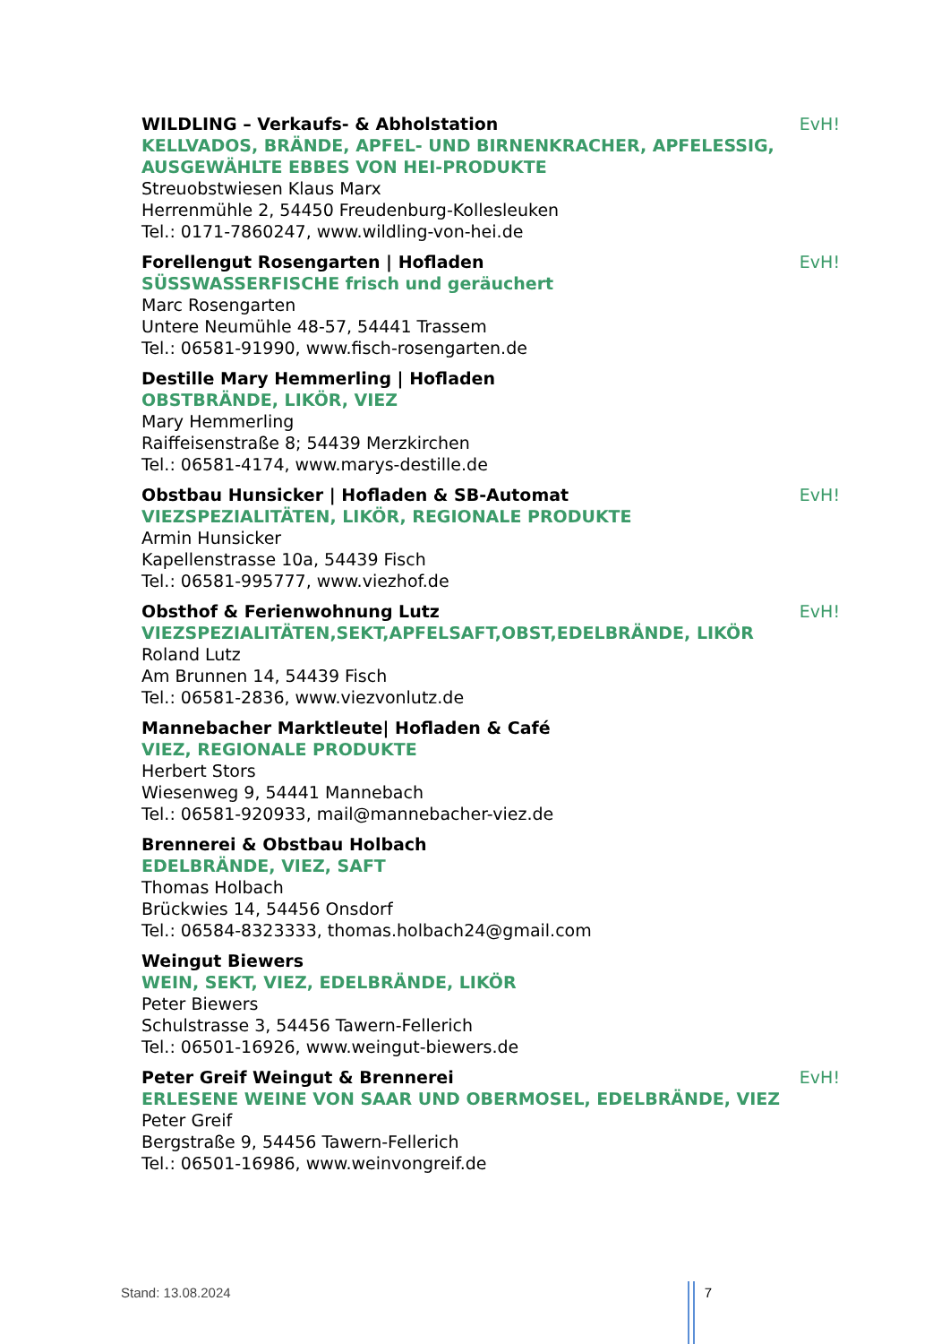WILDLING – Verkaufs- & Abholstation EvH!
KELLVADOS, BRÄNDE, APFEL- UND BIRNENKRACHER, APFELESSIG, AUSGEWÄHLTE EBBES VON HEI-PRODUKTE
Streuobstwiesen Klaus Marx
Herrenmühle 2, 54450 Freudenburg-Kollesleuken
Tel.: 0171-7860247, www.wildling-von-hei.de
Forellengut Rosengarten | Hofladen EvH!
SÜSSWASSERFISCHE frisch und geräuchert
Marc Rosengarten
Untere Neumühle 48-57, 54441 Trassem
Tel.: 06581-91990, www.fisch-rosengarten.de
Destille Mary Hemmerling | Hofladen
OBSTBRÄNDE, LIKÖR, VIEZ
Mary Hemmerling
Raiffeisenstraße 8; 54439 Merzkirchen
Tel.: 06581-4174, www.marys-destille.de
Obstbau Hunsicker | Hofladen & SB-Automat EvH!
VIEZSPEZIALITÄTEN, LIKÖR, REGIONALE PRODUKTE
Armin Hunsicker
Kapellenstrasse 10a, 54439 Fisch
Tel.: 06581-995777, www.viezhof.de
Obsthof & Ferienwohnung Lutz EvH!
VIEZSPEZIALITÄTEN,SEKT,APFELSAFT,OBST,EDELBRÄNDE, LIKÖR
Roland Lutz
Am Brunnen 14, 54439 Fisch
Tel.: 06581-2836, www.viezvonlutz.de
Mannebacher Marktleute| Hofladen & Café
VIEZ, REGIONALE PRODUKTE
Herbert Stors
Wiesenweg 9, 54441 Mannebach
Tel.: 06581-920933, mail@mannebacher-viez.de
Brennerei & Obstbau Holbach
EDELBRÄNDE, VIEZ, SAFT
Thomas Holbach
Brückwies 14, 54456 Onsdorf
Tel.: 06584-8323333, thomas.holbach24@gmail.com
Weingut Biewers
WEIN, SEKT, VIEZ, EDELBRÄNDE, LIKÖR
Peter Biewers
Schulstrasse 3, 54456 Tawern-Fellerich
Tel.: 06501-16926, www.weingut-biewers.de
Peter Greif Weingut & Brennerei EvH!
ERLESENE WEINE VON SAAR UND OBERMOSEL, EDELBRÄNDE, VIEZ
Peter Greif
Bergstraße 9, 54456 Tawern-Fellerich
Tel.: 06501-16986, www.weinvongreif.de
Stand: 13.08.2024 7